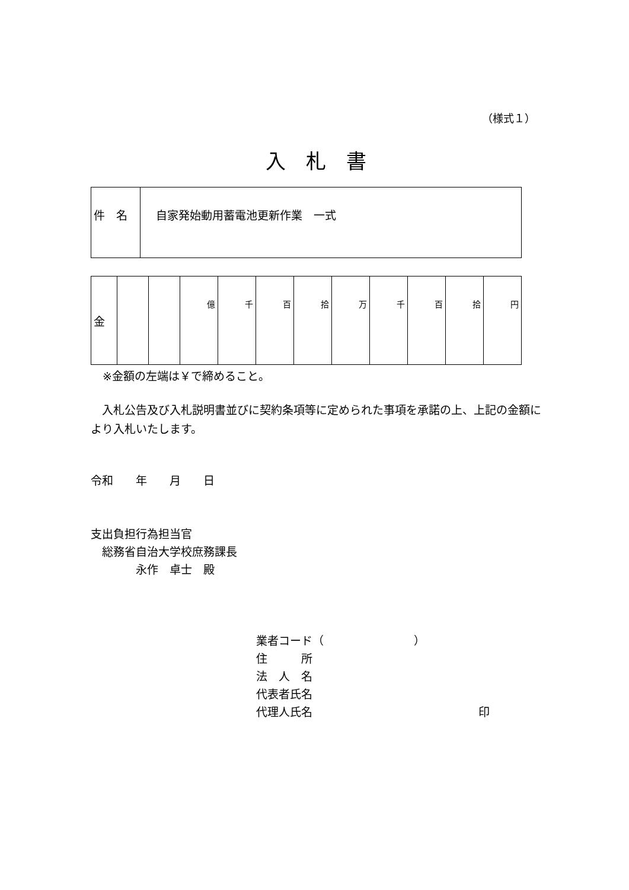（様式１）
入　札　書
| 件 名 | 自家発始動用蓄電池更新作業 一式 |
| 金 | | | 億 | 千 | 百 | 拾 | 万 | 千 | 百 | 拾 | 円 |
※金額の左端は￥で締めること。
　入札公告及び入札説明書並びに契約条項等に定められた事項を承諾の上、上記の金額により入札いたします。
令和　　年　　月　　日
支出負担行為担当官
　総務省自治大学校庶務課長
　　　　永作　卓士　殿
業者コード（　　　　　　　　）
住　　　所
法　人　名
代表者氏名
代理人氏名 印